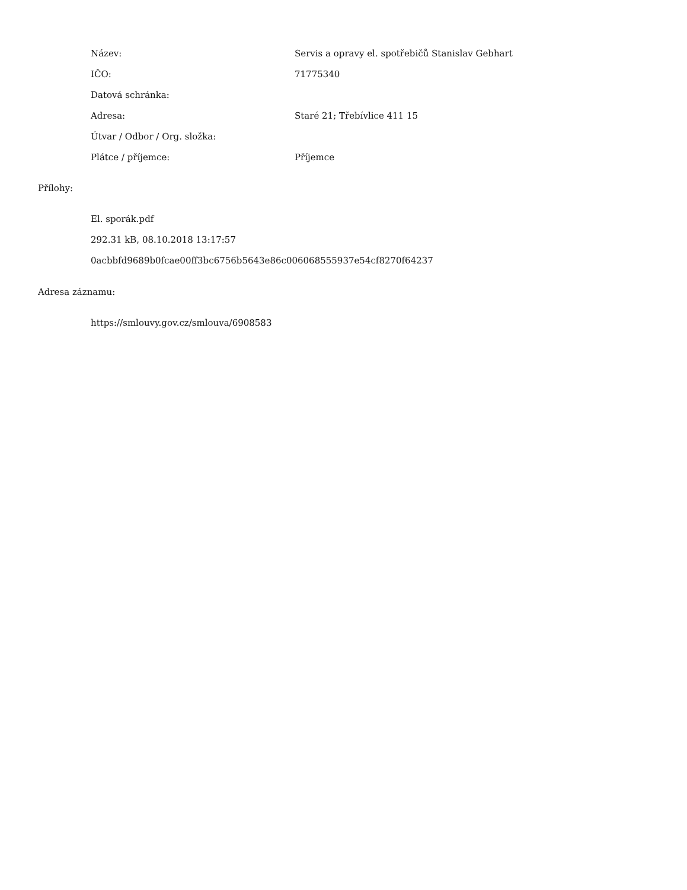| Název: | Servis a opravy el. spotřebičů Stanislav Gebhart |
| IČO: | 71775340 |
| Datová schránka: | |
| Adresa: | Staré 21; Třebívlice 411 15 |
| Útvar / Odbor / Org. složka: | |
| Plátce / příjemce: | Příjemce |
Přílohy:
El. sporák.pdf
292.31 kB, 08.10.2018 13:17:57
0acbbfd9689b0fcae00ff3bc6756b5643e86c006068555937e54cf8270f64237
Adresa záznamu:
https://smlouvy.gov.cz/smlouva/6908583